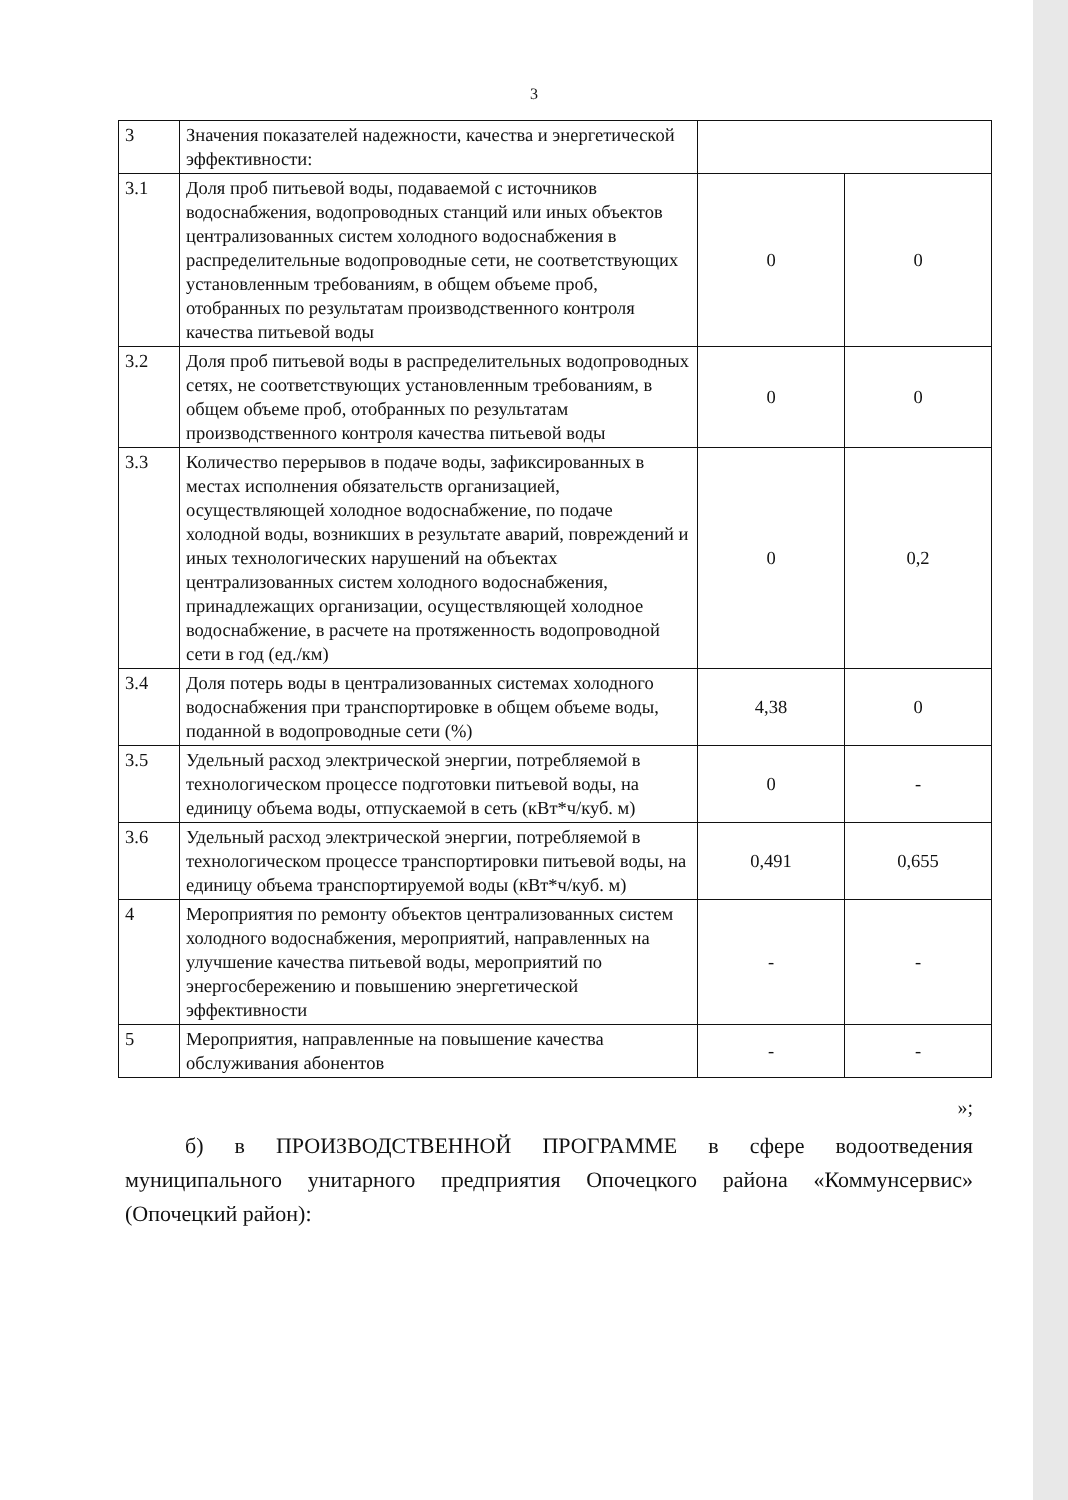3
| 3 | Значения показателей надежности, качества и энергетической эффективности: | | |
| 3.1 | Доля проб питьевой воды, подаваемой с источников водоснабжения, водопроводных станций или иных объектов централизованных систем холодного водоснабжения в распределительные водопроводные сети, не соответствующих установленным требованиям, в общем объеме проб, отобранных по результатам производственного контроля качества питьевой воды | 0 | 0 |
| 3.2 | Доля проб питьевой воды в распределительных водопроводных сетях, не соответствующих установленным требованиям, в общем объеме проб, отобранных по результатам производственного контроля качества питьевой воды | 0 | 0 |
| 3.3 | Количество перерывов в подаче воды, зафиксированных в местах исполнения обязательств организацией, осуществляющей холодное водоснабжение, по подаче холодной воды, возникших в результате аварий, повреждений и иных технологических нарушений на объектах централизованных систем холодного водоснабжения, принадлежащих организации, осуществляющей холодное водоснабжение, в расчете на протяженность водопроводной сети в год (ед./км) | 0 | 0,2 |
| 3.4 | Доля потерь воды в централизованных системах холодного водоснабжения при транспортировке в общем объеме воды, поданной в водопроводные сети (%) | 4,38 | 0 |
| 3.5 | Удельный расход электрической энергии, потребляемой в технологическом процессе подготовки питьевой воды, на единицу объема воды, отпускаемой в сеть (кВт*ч/куб. м) | 0 | - |
| 3.6 | Удельный расход электрической энергии, потребляемой в технологическом процессе транспортировки питьевой воды, на единицу объема транспортируемой воды (кВт*ч/куб. м) | 0,491 | 0,655 |
| 4 | Мероприятия по ремонту объектов централизованных систем холодного водоснабжения, мероприятий, направленных на улучшение качества питьевой воды, мероприятий по энергосбережению и повышению энергетической эффективности | - | - |
| 5 | Мероприятия, направленные на повышение качества обслуживания абонентов | - | - |
»;
б) в ПРОИЗВОДСТВЕННОЙ ПРОГРАММЕ в сфере водоотведения муниципального унитарного предприятия Опочецкого района «Коммунсервис» (Опочецкий район):